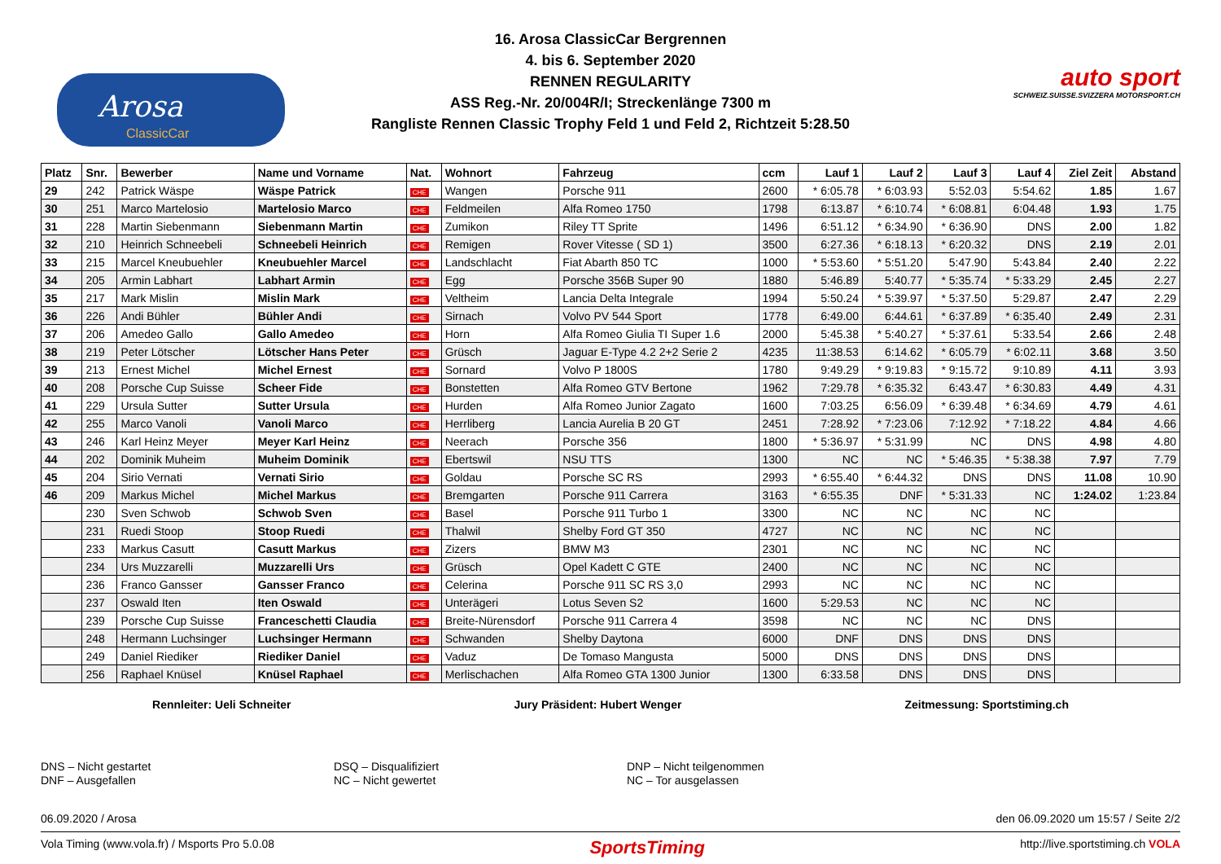Arosa
ClassicCar
16. Arosa ClassicCar Bergrennen
4. bis 6. September 2020
RENNEN REGULARITY
ASS Reg.-Nr. 20/004R/I; Streckenlänge 7300 m
Rangliste Rennen Classic Trophy Feld 1 und Feld 2, Richtzeit 5:28.50
auto sport
SCHWEIZ.SUISSE.SVIZZERA MOTORSPORT.CH
| Platz | Snr. | Bewerber | Name und Vorname | Nat. | Wohnort | Fahrzeug | ccm | Lauf 1 | Lauf 2 | Lauf 3 | Lauf 4 | Ziel Zeit | Abstand |
| --- | --- | --- | --- | --- | --- | --- | --- | --- | --- | --- | --- | --- | --- |
| 29 | 242 | Patrick Wäspe | Wäspe Patrick | CHE | Wangen | Porsche 911 | 2600 | * 6:05.78 | * 6:03.93 | 5:52.03 | 5:54.62 | 1.85 | 1.67 |
| 30 | 251 | Marco Martelosio | Martelosio Marco | CHE | Feldmeilen | Alfa Romeo 1750 | 1798 | 6:13.87 | * 6:10.74 | * 6:08.81 | 6:04.48 | 1.93 | 1.75 |
| 31 | 228 | Martin Siebenmann | Siebenmann Martin | CHE | Zumikon | Riley TT Sprite | 1496 | 6:51.12 | * 6:34.90 | * 6:36.90 | DNS | 2.00 | 1.82 |
| 32 | 210 | Heinrich Schneebeli | Schneebeli Heinrich | CHE | Remigen | Rover Vitesse ( SD 1) | 3500 | 6:27.36 | * 6:18.13 | * 6:20.32 | DNS | 2.19 | 2.01 |
| 33 | 215 | Marcel Kneubuehler | Kneubuehler Marcel | CHE | Landschlacht | Fiat Abarth 850 TC | 1000 | * 5:53.60 | * 5:51.20 | 5:47.90 | 5:43.84 | 2.40 | 2.22 |
| 34 | 205 | Armin Labhart | Labhart Armin | CHE | Egg | Porsche 356B Super 90 | 1880 | 5:46.89 | 5:40.77 | * 5:35.74 | * 5:33.29 | 2.45 | 2.27 |
| 35 | 217 | Mark Mislin | Mislin Mark | CHE | Veltheim | Lancia Delta Integrale | 1994 | 5:50.24 | * 5:39.97 | * 5:37.50 | 5:29.87 | 2.47 | 2.29 |
| 36 | 226 | Andi Bühler | Bühler Andi | CHE | Sirnach | Volvo PV 544 Sport | 1778 | 6:49.00 | 6:44.61 | * 6:37.89 | * 6:35.40 | 2.49 | 2.31 |
| 37 | 206 | Amedeo Gallo | Gallo Amedeo | CHE | Horn | Alfa Romeo Giulia TI Super 1.6 | 2000 | 5:45.38 | * 5:40.27 | * 5:37.61 | 5:33.54 | 2.66 | 2.48 |
| 38 | 219 | Peter Lötscher | Lötscher Hans Peter | CHE | Grüsch | Jaguar E-Type 4.2 2+2 Serie 2 | 4235 | 11:38.53 | 6:14.62 | * 6:05.79 | * 6:02.11 | 3.68 | 3.50 |
| 39 | 213 | Ernest Michel | Michel Ernest | CHE | Sornard | Volvo P 1800S | 1780 | 9:49.29 | * 9:19.83 | * 9:15.72 | 9:10.89 | 4.11 | 3.93 |
| 40 | 208 | Porsche Cup Suisse | Scheer Fide | CHE | Bonstetten | Alfa Romeo GTV Bertone | 1962 | 7:29.78 | * 6:35.32 | 6:43.47 | * 6:30.83 | 4.49 | 4.31 |
| 41 | 229 | Ursula Sutter | Sutter Ursula | CHE | Hurden | Alfa Romeo Junior Zagato | 1600 | 7:03.25 | 6:56.09 | * 6:39.48 | * 6:34.69 | 4.79 | 4.61 |
| 42 | 255 | Marco Vanoli | Vanoli Marco | CHE | Herrliberg | Lancia Aurelia B 20 GT | 2451 | 7:28.92 | * 7:23.06 | 7:12.92 | * 7:18.22 | 4.84 | 4.66 |
| 43 | 246 | Karl Heinz Meyer | Meyer Karl Heinz | CHE | Neerach | Porsche 356 | 1800 | * 5:36.97 | * 5:31.99 | NC | DNS | 4.98 | 4.80 |
| 44 | 202 | Dominik Muheim | Muheim Dominik | CHE | Ebertswil | NSU TTS | 1300 | NC | NC | * 5:46.35 | * 5:38.38 | 7.97 | 7.79 |
| 45 | 204 | Sirio Vernati | Vernati Sirio | CHE | Goldau | Porsche SC RS | 2993 | * 6:55.40 | * 6:44.32 | DNS | DNS | 11.08 | 10.90 |
| 46 | 209 | Markus Michel | Michel Markus | CHE | Bremgarten | Porsche 911 Carrera | 3163 | * 6:55.35 | DNF | * 5:31.33 | NC | 1:24.02 | 1:23.84 |
| | 230 | Sven Schwob | Schwob Sven | CHE | Basel | Porsche 911 Turbo 1 | 3300 | NC | NC | NC | NC | | |
| | 231 | Ruedi Stoop | Stoop Ruedi | CHE | Thalwil | Shelby Ford GT 350 | 4727 | NC | NC | NC | NC | | |
| | 233 | Markus Casutt | Casutt Markus | CHE | Zizers | BMW M3 | 2301 | NC | NC | NC | NC | | |
| | 234 | Urs Muzzarelli | Muzzarelli Urs | CHE | Grüsch | Opel Kadett C GTE | 2400 | NC | NC | NC | NC | | |
| | 236 | Franco Gansser | Gansser Franco | CHE | Celerina | Porsche 911 SC RS 3,0 | 2993 | NC | NC | NC | NC | | |
| | 237 | Oswald Iten | Iten Oswald | CHE | Unterägeri | Lotus Seven S2 | 1600 | 5:29.53 | NC | NC | NC | | |
| | 239 | Porsche Cup Suisse | Franceschetti Claudia | CHE | Breite-Nürensdorf | Porsche 911 Carrera 4 | 3598 | NC | NC | NC | DNS | | |
| | 248 | Hermann Luchsinger | Luchsinger Hermann | CHE | Schwanden | Shelby Daytona | 6000 | DNF | DNS | DNS | DNS | | |
| | 249 | Daniel Riediker | Riediker Daniel | CHE | Vaduz | De Tomaso Mangusta | 5000 | DNS | DNS | DNS | DNS | | |
| | 256 | Raphael Knüsel | Knüsel Raphael | CHE | Merlischachen | Alfa Romeo GTA 1300 Junior | 1300 | 6:33.58 | DNS | DNS | DNS | | |
Rennleiter: Ueli Schneiter Jury Präsident: Hubert Wenger Zeitmessung: Sportstiming.ch
DNS – Nicht gestartet
DNF – Ausgefallen
DSQ – Disqualifiziert
NC – Nicht gewertet
DNP – Nicht teilgenommen
NC – Tor ausgelassen
06.09.2020 / Arosa den 06.09.2020 um 15:57 / Seite 2/2
Vola Timing (www.vola.fr) / Msports Pro 5.0.08 SportsTiming http://live.sportstiming.ch VOLA